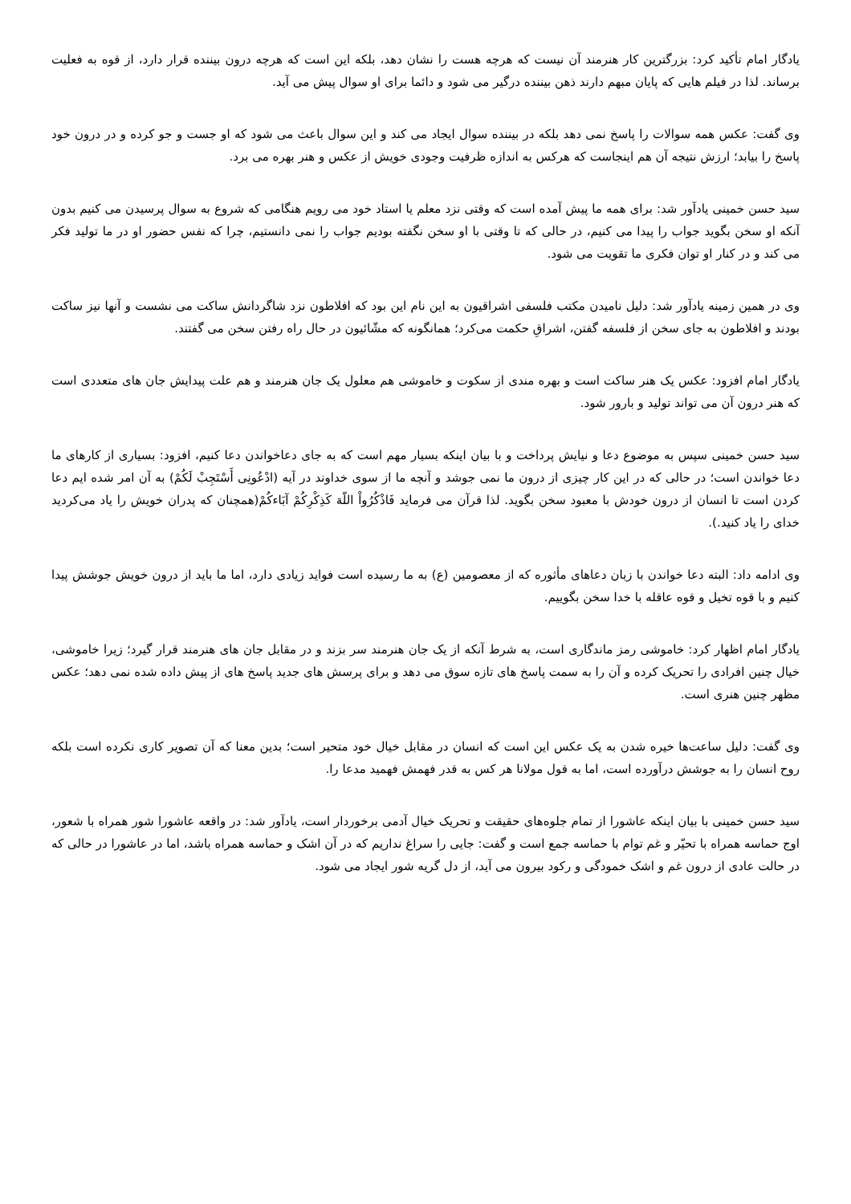یادگار امام تأکید کرد: بزرگترین کار هنرمند آن نیست که هرچه هست را نشان دهد، بلکه این است که هرچه درون بیننده قرار دارد، از قوه به فعلیت برساند. لذا در فیلم هایی که پایان مبهم دارند ذهن بیننده درگیر می شود و دائما برای او سوال پیش می آید.
وی گفت: عکس همه سوالات را پاسخ نمی دهد بلکه در بیننده سوال ایجاد می کند و این سوال باعث می شود که او جست و جو کرده و در درون خود پاسخ را بیابد؛ ارزش نتیجه آن هم اینجاست که هرکس به اندازه ظرفیت وجودی خویش از عکس و هنر بهره می برد.
سید حسن خمینی یادآور شد: برای همه ما پیش آمده است که وقتی نزد معلم یا استاد خود می رویم هنگامی که شروع به سوال پرسیدن می کنیم بدون آنکه او سخن بگوید جواب را پیدا می کنیم، در حالی که تا وقتی با او سخن نگفته بودیم جواب را نمی دانستیم، چرا که نفس حضور او در ما تولید فکر می کند و در کنار او توان فکری ما تقویت می شود.
وی در همین زمینه یادآور شد: دلیل نامیدن مکتب فلسفی اشراقیون به این نام این بود که افلاطون نزد شاگردانش ساکت می نشست و آنها نیز ساکت بودند و افلاطون به جای سخن از فلسفه گفتن، اشراقِ حکمت می‌کرد؛ همانگونه که مشّائیون در حال راه رفتن سخن می گفتند.
یادگار امام افزود: عکس یک هنر ساکت است و بهره مندی از سکوت و خاموشی هم معلول یک جان هنرمند و هم علت پیدایش جان های متعددی است که هنر درون آن می تواند تولید و بارور شود.
سید حسن خمینی سپس به موضوع دعا و نیایش پرداخت و با بیان اینکه بسیار مهم است که به جای دعاخواندن دعا کنیم، افزود: بسیاری از کارهای ما دعا خواندن است؛ در حالی که در این کار چیزی از درون ما نمی جوشد و آنچه ما از سوی خداوند در آیه (ادْعُونِی أَسْتَجِبْ لَکُمْ) به آن امر شده ایم دعا کردن است تا انسان از درون خودش با معبود سخن بگوید. لذا قرآن می فرماید فَاذْکُرُواْ اللّهَ کَذِکْرِکُمْ آبَاءکُمْ(همچنان که پدران خویش را یاد می‌کردید خدای را یاد کنید.).
وی ادامه داد: البته دعا خواندن با زبان دعاهای مأثوره که از معصومین (ع) به ما رسیده است فواید زیادی دارد، اما ما باید از درون خویش جوشش پیدا کنیم و با قوه تخیل و قوه عاقله با خدا سخن بگوییم.
یادگار امام اظهار کرد: خاموشی رمز ماندگاری است، به شرط آنکه از یک جان هنرمند سر بزند و در مقابل جان های هنرمند قرار گیرد؛ زیرا خاموشی، خیال چنین افرادی را تحریک کرده و آن را به سمت پاسخ های تازه سوق می دهد و برای پرسش های جدید پاسخ های از پیش داده شده نمی دهد؛ عکس مظهر چنین هنری است.
وی گفت: دلیل ساعت‌ها خیره شدن به یک عکس این است که انسان در مقابل خیال خود متحیر است؛ بدین معنا که آن تصویر کاری نکرده است بلکه روح انسان را به جوشش درآورده است، اما به قول مولانا هر کس به قدر فهمش فهمید مدعا را.
سید حسن خمینی با بیان اینکه عاشورا از تمام جلوه‌های حقیقت و تحریک خیال آدمی برخوردار است، یادآور شد: در واقعه عاشورا شور همراه با شعور، اوج حماسه همراه با تحیّر و غم توام با حماسه جمع است و گفت: جایی را سراغ نداریم که در آن اشک و حماسه همراه باشد، اما در عاشورا در حالی که در حالت عادی از درون غم و اشک خمودگی و رکود بیرون می آید، از دل گریه شور ایجاد می شود.